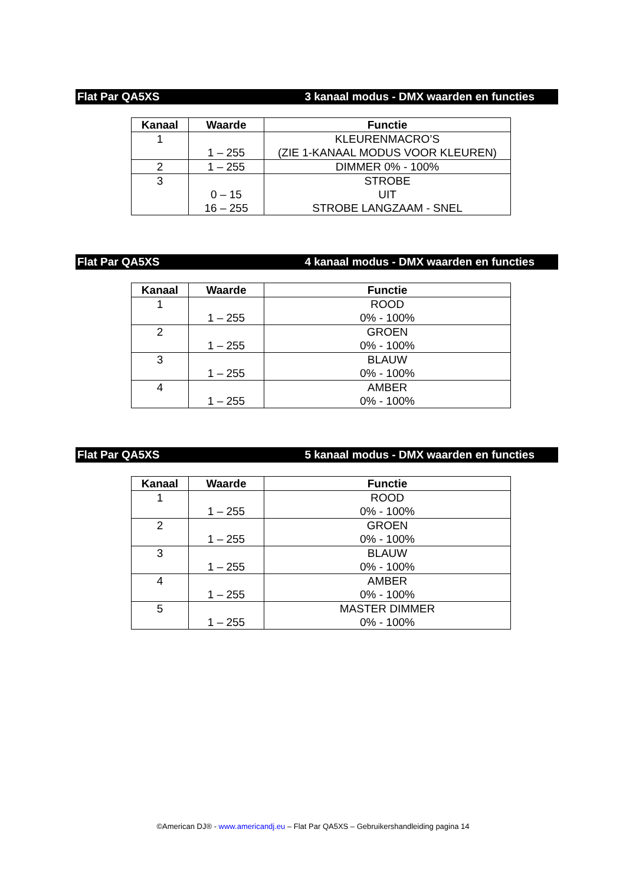Flat Par QA5XS 3 kanaal modus - DMX waarden en functies
| Kanaal | Waarde | Functie |
| --- | --- | --- |
| 1 | 1 – 255 | KLEURENMACRO’S (ZIE 1-KANAAL MODUS VOOR KLEUREN) |
| 2 | 1 – 255 | DIMMER 0% - 100% |
| 3 | 0 – 15 16 – 255 | STROBE UIT STROBE LANGZAAM - SNEL |
Flat Par QA5XS 4 kanaal modus - DMX waarden en functies
| Kanaal | Waarde | Functie |
| --- | --- | --- |
| 1 | 1 – 255 | ROOD 0% - 100% |
| 2 | 1 – 255 | GROEN 0% - 100% |
| 3 | 1 – 255 | BLAUW 0% - 100% |
| 4 | 1 – 255 | AMBER 0% - 100% |
Flat Par QA5XS 5 kanaal modus - DMX waarden en functies
| Kanaal | Waarde | Functie |
| --- | --- | --- |
| 1 | 1 – 255 | ROOD 0% - 100% |
| 2 | 1 – 255 | GROEN 0% - 100% |
| 3 | 1 – 255 | BLAUW 0% - 100% |
| 4 | 1 – 255 | AMBER 0% - 100% |
| 5 | 1 – 255 | MASTER DIMMER 0% - 100% |
©American DJ® - www.americandj.eu – Flat Par QA5XS – Gebruikershandleiding pagina 14